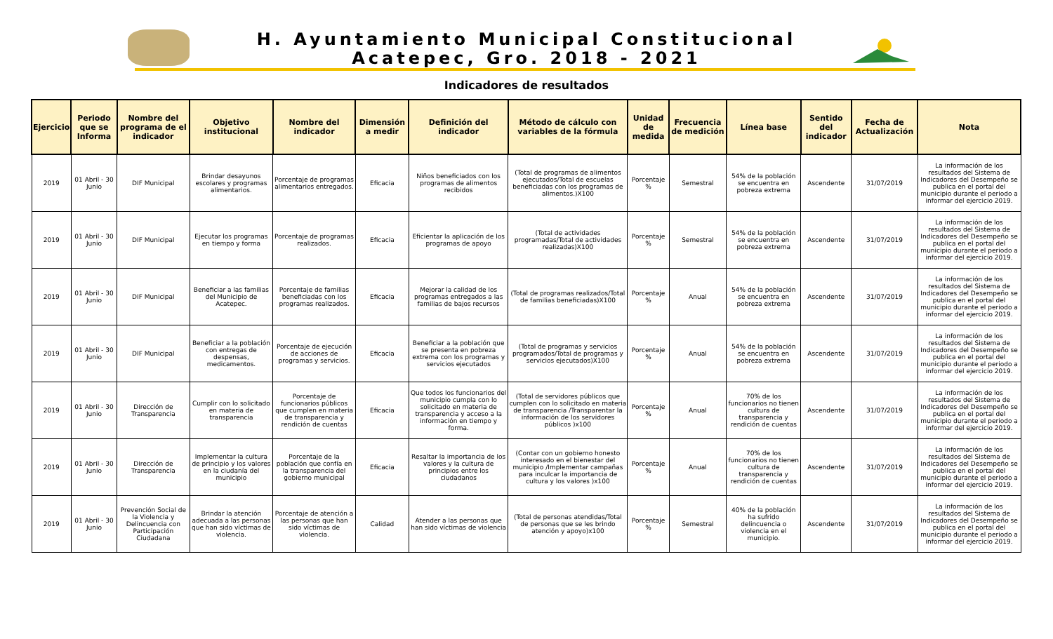H. Ayuntamiento Municipal Constitucional
Acatepec, Gro. 2018 - 2021
Indicadores de resultados
| Ejercicio | Periodo que se Informa | Nombre del programa de el indicador | Objetivo institucional | Nombre del indicador | Dimensión a medir | Definición del indicador | Método de cálculo con variables de la fórmula | Unidad de medida | Frecuencia de medición | Línea base | Sentido del indicador | Fecha de Actualización | Nota |
| --- | --- | --- | --- | --- | --- | --- | --- | --- | --- | --- | --- | --- | --- |
| 2019 | 01 Abril - 30 Junio | DIF Municipal | Brindar desayunos escolares y programas alimentarios. | Porcentaje de programas alimentarios entregados. | Eficacia | Niños beneficiados con los programas de alimentos recibidos | (Total de programas de alimentos ejecutados/Total de escuelas beneficiadas con los programas de alimentos.)X100 | Porcentaje % | Semestral | 54% de la población se encuentra en pobreza extrema | Ascendente | 31/07/2019 | La información de los resultados del Sistema de Indicadores del Desempeño se publica en el portal del municipio durante el periodo a informar del ejercicio 2019. |
| 2019 | 01 Abril - 30 Junio | DIF Municipal | Ejecutar los programas en tiempo y forma | Porcentaje de programas realizados. | Eficacia | Eficientar la aplicación de los programas de apoyo | (Total de actividades programadas/Total de actividades realizadas)X100 | Porcentaje % | Semestral | 54% de la población se encuentra en pobreza extrema | Ascendente | 31/07/2019 | La información de los resultados del Sistema de Indicadores del Desempeño se publica en el portal del municipio durante el periodo a informar del ejercicio 2019. |
| 2019 | 01 Abril - 30 Junio | DIF Municipal | Beneficiar a las familias del Municipio de Acatepec. | Porcentaje de familias beneficiadas con los programas realizados. | Eficacia | Mejorar la calidad de los programas entregados a las familias de bajos recursos | (Total de programas realizados/Total de familias beneficiadas)X100 | Porcentaje % | Anual | 54% de la población se encuentra en pobreza extrema | Ascendente | 31/07/2019 | La información de los resultados del Sistema de Indicadores del Desempeño se publica en el portal del municipio durante el periodo a informar del ejercicio 2019. |
| 2019 | 01 Abril - 30 Junio | DIF Municipal | Beneficiar a la población con entregas de despensas, medicamentos. | Porcentaje de ejecución de acciones de programas y servicios. | Eficacia | Beneficiar a la población que se presenta en pobreza extrema con los programas y servicios ejecutados | (Total de programas y servicios programados/Total de programas y servicios ejecutados)X100 | Porcentaje % | Anual | 54% de la población se encuentra en pobreza extrema | Ascendente | 31/07/2019 | La información de los resultados del Sistema de Indicadores del Desempeño se publica en el portal del municipio durante el periodo a informar del ejercicio 2019. |
| 2019 | 01 Abril - 30 Junio | Dirección de Transparencia | Cumplir con lo solicitado en materia de transparencia | Porcentaje de funcionarios públicos que cumplen en materia de transparencia y rendición de cuentas | Eficacia | Que todos los funcionarios del municipio cumpla con lo solicitado en materia de transparencia y acceso a la información en tiempo y forma. | (Total de servidores públicos que cumplen con lo solicitado en materia de transparencia /Transparentar la información de los servidores públicos )x100 | Porcentaje % | Anual | 70% de los funcionarios no tienen cultura de transparencia y rendición de cuentas | Ascendente | 31/07/2019 | La información de los resultados del Sistema de Indicadores del Desempeño se publica en el portal del municipio durante el periodo a informar del ejercicio 2019. |
| 2019 | 01 Abril - 30 Junio | Dirección de Transparencia | Implementar la cultura de principio y los valores en la ciudanía del municipio | Porcentaje de la población que confía en la transparencia del gobierno municipal | Eficacia | Resaltar la importancia de los valores y la cultura de principios entre los ciudadanos | (Contar con un gobierno honesto interesado en el bienestar del municipio /Implementar campañas para inculcar la importancia de cultura y los valores )x100 | Porcentaje % | Anual | 70% de los funcionarios no tienen cultura de transparencia y rendición de cuentas | Ascendente | 31/07/2019 | La información de los resultados del Sistema de Indicadores del Desempeño se publica en el portal del municipio durante el periodo a informar del ejercicio 2019. |
| 2019 | 01 Abril - 30 Junio | Prevención Social de la Violencia y Delincuencia con Participación Ciudadana | Brindar la atención adecuada a las personas que han sido víctimas de violencia. | Porcentaje de atención a las personas que han sido víctimas de violencia. | Calidad | Atender a las personas que han sido víctimas de violencia | (Total de personas atendidas/Total de personas que se les brindo atención y apoyo)x100 | Porcentaje % | Semestral | 40% de la población ha sufrido delincuencia o violencia en el municipio. | Ascendente | 31/07/2019 | La información de los resultados del Sistema de Indicadores del Desempeño se publica en el portal del municipio durante el periodo a informar del ejercicio 2019. |